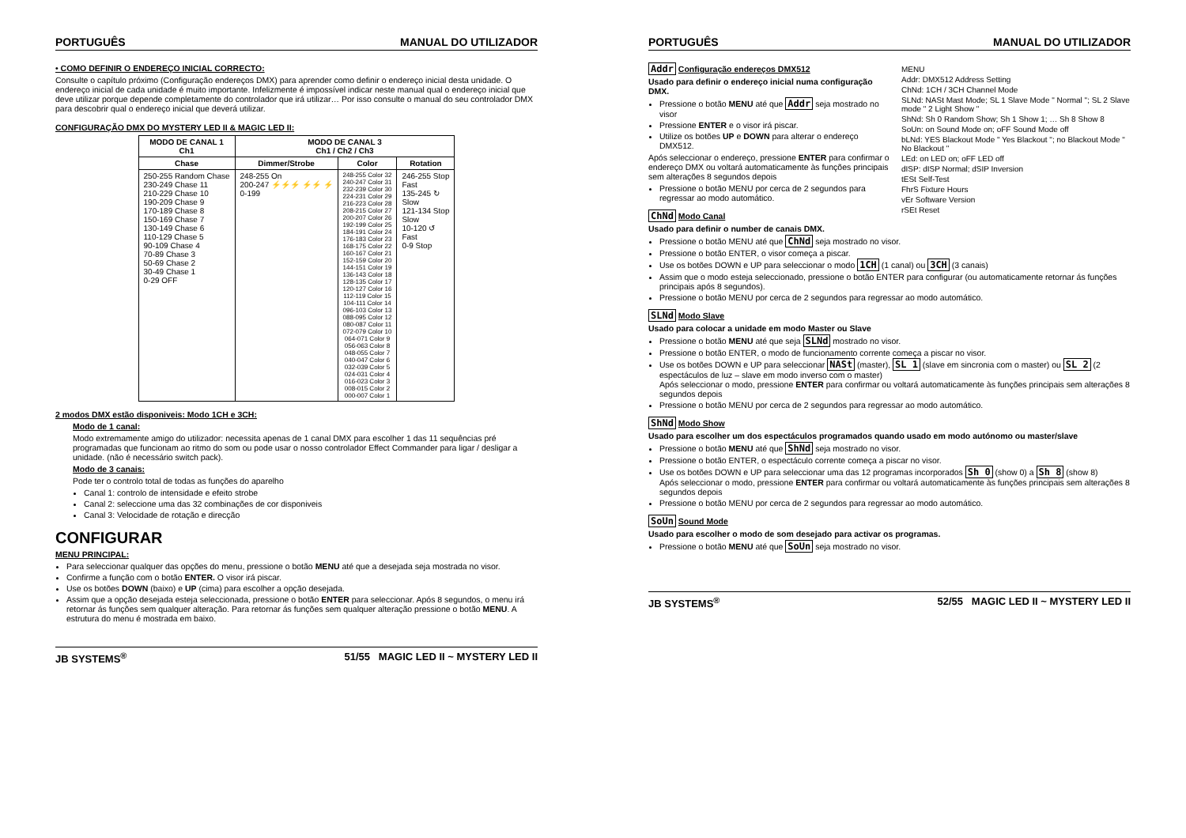PORTUGUÊS MANUAL DO UTILIZADOR
• COMO DEFINIR O ENDEREÇO INICIAL CORRECTO:
Consulte o capítulo próximo (Configuração endereços DMX) para aprender como definir o endereço inicial desta unidade. O endereço inicial de cada unidade é muito importante. Infelizmente é impossível indicar neste manual qual o endereço inicial que deve utilizar porque depende completamente do controlador que irá utilizar… Por isso consulte o manual do seu controlador DMX para descobrir qual o endereço inicial que deverá utilizar.
CONFIGURAÇÃO DMX DO MYSTERY LED II & MAGIC LED II:
| MODO DE CANAL 1 Ch1 | MODO DE CANAL 3 Ch1 / Ch2 / Ch3 | | |
| --- | --- | --- | --- |
| Chase | Dimmer/Strobe | Color | Rotation |
| 250-255 Random Chase 230-249 Chase 11 210-229 Chase 10 190-209 Chase 9 170-189 Chase 8 150-169 Chase 7 130-149 Chase 6 110-129 Chase 5 90-109 Chase 4 70-89 Chase 3 50-69 Chase 2 30-49 Chase 1 0-29 OFF | 248-255 On 200-247 ⚡⚡⚡ ⚡⚡ ⚡ 0-199 | 248-255 Color 32 240-247 Color 31 232-239 Color 30 224-231 Color 29 216-223 Color 28 208-215 Color 27 200-207 Color 26 192-199 Color 25 184-191 Color 24 176-183 Color 23 168-175 Color 22 160-167 Color 21 152-159 Color 20 144-151 Color 19 136-143 Color 18 128-135 Color 17 120-127 Color 16 112-119 Color 15 104-111 Color 14 096-103 Color 13 088-095 Color 12 080-087 Color 11 072-079 Color 10 064-071 Color 9 056-063 Color 8 048-055 Color 7 040-047 Color 6 032-039 Color 5 024-031 Color 4 016-023 Color 3 008-015 Color 2 000-007 Color 1 | 246-255 Stop Fast 135-245 ↻ Slow 121-134 Stop Slow 10-120 ↺ Fast 0-9 Stop |
2 modos DMX estão disponiveis: Modo 1CH e 3CH:
Modo de 1 canal:
Modo extremamente amigo do utilizador: necessita apenas de 1 canal DMX para escolher 1 das 11 sequências pré programadas que funcionam ao ritmo do som ou pode usar o nosso controlador Effect Commander para ligar / desligar a unidade. (não é necessário switch pack).
Modo de 3 canais:
Pode ter o controlo total de todas as funções do aparelho
Canal 1: controlo de intensidade e efeito strobe
Canal 2: seleccione uma das 32 combinações de cor disponiveis
Canal 3: Velocidade de rotação e direcção
CONFIGURAR
MENU PRINCIPAL:
Para seleccionar qualquer das opções do menu, pressione o botão MENU até que a desejada seja mostrada no visor.
Confirme a função com o botão ENTER. O visor irá piscar.
Use os botões DOWN (baixo) e UP (cima) para escolher a opção desejada.
Assim que a opção desejada esteja seleccionada, pressione o botão ENTER para seleccionar. Após 8 segundos, o menu irá retornar ás funções sem qualquer alteração. Para retornar ás funções sem qualquer alteração pressione o botão MENU. A estrutura do menu é mostrada em baixo.
JB SYSTEMS<sup>®</sup> 51/55 MAGIC LED II ~ MYSTERY LED II
PORTUGUÊS MANUAL DO UTILIZADOR
MENU
Addr: DMX512 Address Setting
ChNd: 1CH / 3CH Channel Mode
SLNd: NASt Mast Mode; SL 1 Slave Mode " Normal "; SL 2 Slave mode " 2 Light Show "
ShNd: Sh 0 Random Show; Sh 1 Show 1; … Sh 8 Show 8
SoUn: on Sound Mode on; oFF Sound Mode off
bLNd: YES Blackout Mode " Yes Blackout "; no Blackout Mode " No Blackout "
LEd: on LED on; oFF LED off
dISP: dISP Normal; dSIP Inversion
tESt Self-Test
FhrS Fixture Hours
vEr Software Version
rSEt Reset
Addr Configuração endereços DMX512
Usado para definir o endereço inicial numa configuração DMX.
Pressione o botão MENU até que Addr seja mostrado no visor
Pressione ENTER e o visor irá piscar.
Utilize os botões UP e DOWN para alterar o endereço DMX512.
Após seleccionar o endereço, pressione ENTER para confirmar o endereço DMX ou voltará automaticamente às funções principais sem alterações 8 segundos depois
Pressione o botão MENU por cerca de 2 segundos para regressar ao modo automático.
ChNd Modo Canal
Usado para definir o number de canais DMX.
Pressione o botão MENU até que ChNd seja mostrado no visor.
Pressione o botão ENTER, o visor começa a piscar.
Use os botões DOWN e UP para seleccionar o modo 1CH (1 canal) ou 3CH (3 canais)
Assim que o modo esteja seleccionado, pressione o botão ENTER para configurar (ou automaticamente retornar ás funções principais após 8 segundos).
Pressione o botão MENU por cerca de 2 segundos para regressar ao modo automático.
SLNd Modo Slave
Usado para colocar a unidade em modo Master ou Slave
Pressione o botão MENU até que seja SLNd mostrado no visor.
Pressione o botão ENTER, o modo de funcionamento corrente começa a piscar no visor.
Use os botões DOWN e UP para seleccionar NASt (master), SL 1 (slave em sincronia com o master) ou SL 2 (2 espectáculos de luz – slave em modo inverso com o master)
Após seleccionar o modo, pressione ENTER para confirmar ou voltará automaticamente às funções principais sem alterações 8 segundos depois
Pressione o botão MENU por cerca de 2 segundos para regressar ao modo automático.
ShNd Modo Show
Usado para escolher um dos espectáculos programados quando usado em modo autónomo ou master/slave
Pressione o botão MENU até que ShNd seja mostrado no visor.
Pressione o botão ENTER, o espectáculo corrente começa a piscar no visor.
Use os botões DOWN e UP para seleccionar uma das 12 programas incorporados Sh 0 (show 0) a Sh 8 (show 8)
Após seleccionar o modo, pressione ENTER para confirmar ou voltará automaticamente às funções principais sem alterações 8 segundos depois
Pressione o botão MENU por cerca de 2 segundos para regressar ao modo automático.
SoUn Sound Mode
Usado para escolher o modo de som desejado para activar os programas.
Pressione o botão MENU até que SoUn seja mostrado no visor.
JB SYSTEMS<sup>®</sup> 52/55 MAGIC LED II ~ MYSTERY LED II